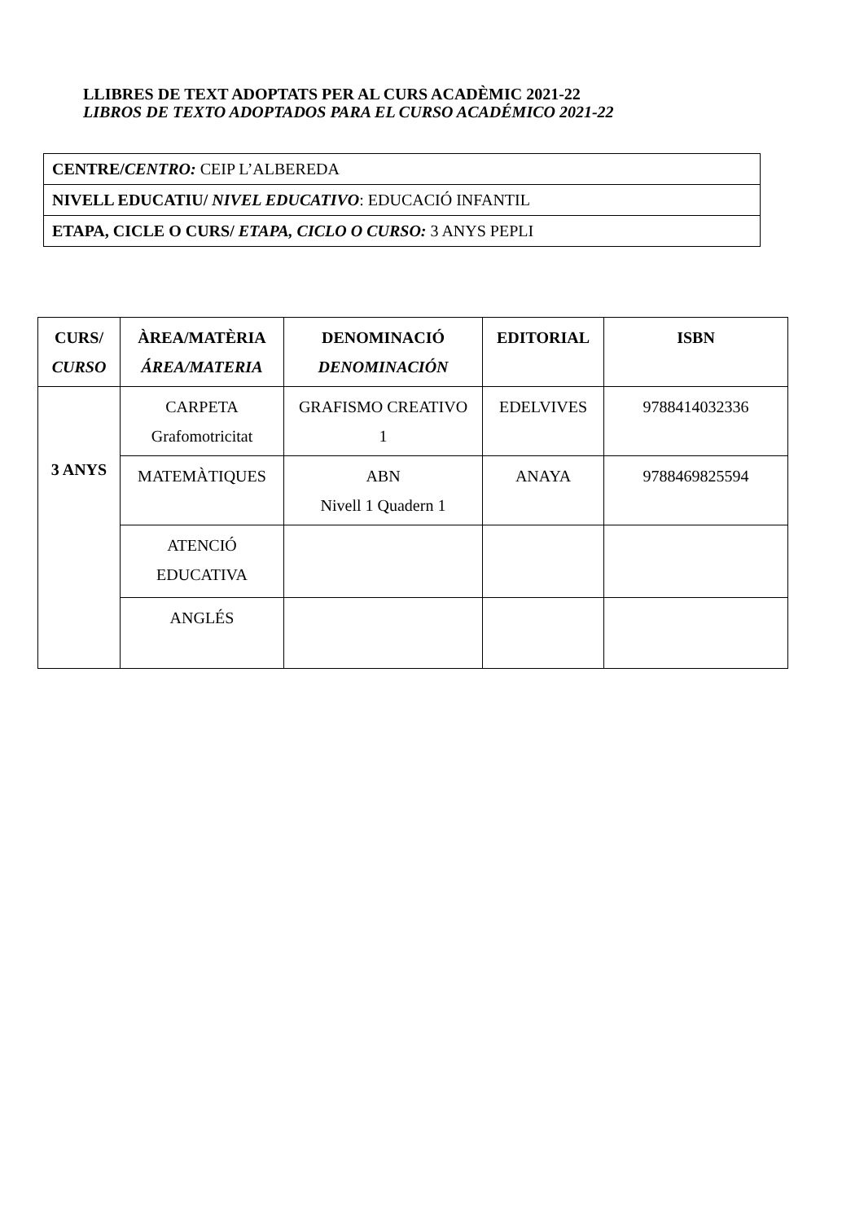LLIBRES DE TEXT ADOPTATS PER AL CURS ACADÈMIC 2021-22
LIBROS DE TEXTO ADOPTADOS PARA EL CURSO ACADÉMICO 2021-22
| CENTRE/ CENTRO: CEIP L’ALBEREDA |
| NIVELL EDUCATIU/ NIVEL EDUCATIVO : EDUCACIÓ INFANTIL |
| ETAPA, CICLE O CURS/ ETAPA, CICLO O CURSO: 3 ANYS PEPLI |
| CURS/ CURSO | ÀREA/MATÈRIA ÁREA/MATERIA | DENOMINACIÓ DENOMINACIÓN | EDITORIAL | ISBN |
| --- | --- | --- | --- | --- |
| 3 ANYS | CARPETA Grafomotricitat | GRAFISMO CREATIVO 1 | EDELVIVES | 9788414032336 |
| | MATEMÀTIQUES | ABN Nivell 1 Quadern 1 | ANAYA | 9788469825594 |
| | ATENCIÓ EDUCATIVA | | | |
| | ANGLÉS | | | |